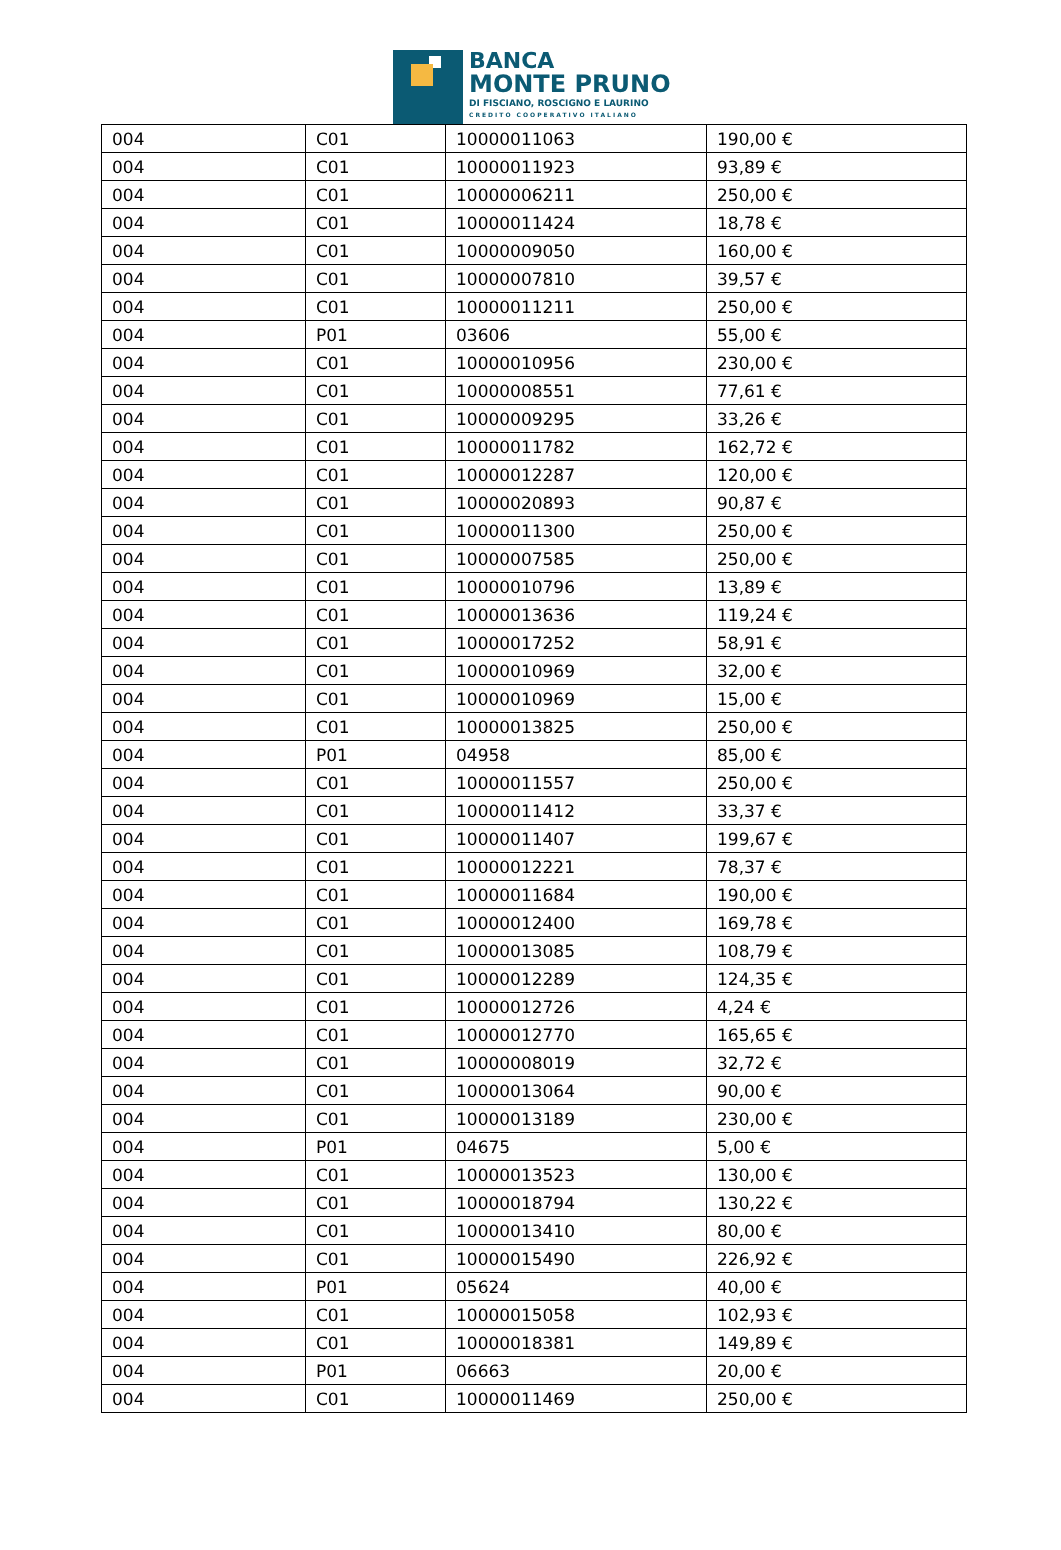BANCA
MONTE PRUNO
DI FISCIANO, ROSCIGNO E LAURINO
CREDITO COOPERATIVO ITALIANO
| 004 | C01 | 10000011063 | 190,00 € |
| 004 | C01 | 10000011923 | 93,89 € |
| 004 | C01 | 10000006211 | 250,00 € |
| 004 | C01 | 10000011424 | 18,78 € |
| 004 | C01 | 10000009050 | 160,00 € |
| 004 | C01 | 10000007810 | 39,57 € |
| 004 | C01 | 10000011211 | 250,00 € |
| 004 | P01 | 03606 | 55,00 € |
| 004 | C01 | 10000010956 | 230,00 € |
| 004 | C01 | 10000008551 | 77,61 € |
| 004 | C01 | 10000009295 | 33,26 € |
| 004 | C01 | 10000011782 | 162,72 € |
| 004 | C01 | 10000012287 | 120,00 € |
| 004 | C01 | 10000020893 | 90,87 € |
| 004 | C01 | 10000011300 | 250,00 € |
| 004 | C01 | 10000007585 | 250,00 € |
| 004 | C01 | 10000010796 | 13,89 € |
| 004 | C01 | 10000013636 | 119,24 € |
| 004 | C01 | 10000017252 | 58,91 € |
| 004 | C01 | 10000010969 | 32,00 € |
| 004 | C01 | 10000010969 | 15,00 € |
| 004 | C01 | 10000013825 | 250,00 € |
| 004 | P01 | 04958 | 85,00 € |
| 004 | C01 | 10000011557 | 250,00 € |
| 004 | C01 | 10000011412 | 33,37 € |
| 004 | C01 | 10000011407 | 199,67 € |
| 004 | C01 | 10000012221 | 78,37 € |
| 004 | C01 | 10000011684 | 190,00 € |
| 004 | C01 | 10000012400 | 169,78 € |
| 004 | C01 | 10000013085 | 108,79 € |
| 004 | C01 | 10000012289 | 124,35 € |
| 004 | C01 | 10000012726 | 4,24 € |
| 004 | C01 | 10000012770 | 165,65 € |
| 004 | C01 | 10000008019 | 32,72 € |
| 004 | C01 | 10000013064 | 90,00 € |
| 004 | C01 | 10000013189 | 230,00 € |
| 004 | P01 | 04675 | 5,00 € |
| 004 | C01 | 10000013523 | 130,00 € |
| 004 | C01 | 10000018794 | 130,22 € |
| 004 | C01 | 10000013410 | 80,00 € |
| 004 | C01 | 10000015490 | 226,92 € |
| 004 | P01 | 05624 | 40,00 € |
| 004 | C01 | 10000015058 | 102,93 € |
| 004 | C01 | 10000018381 | 149,89 € |
| 004 | P01 | 06663 | 20,00 € |
| 004 | C01 | 10000011469 | 250,00 € |